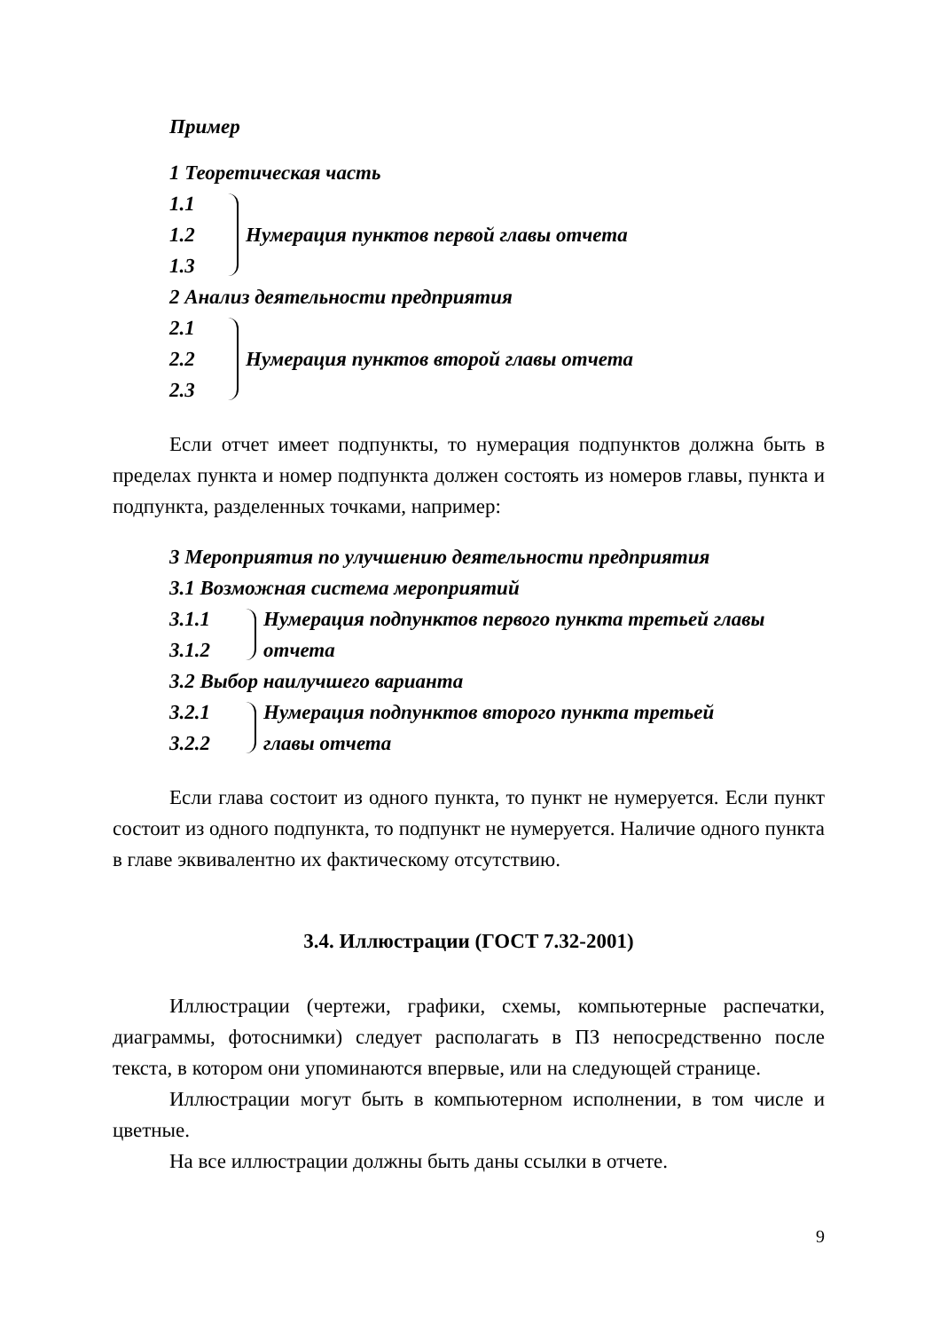Пример
1 Теоретическая часть
1.1
1.2
1.3
Нумерация пунктов первой главы отчета
2 Анализ деятельности предприятия
2.1
2.2
2.3
Нумерация пунктов второй главы отчета
Если отчет имеет подпункты, то нумерация подпунктов должна быть в пределах пункта и номер подпункта должен состоять из номеров главы, пункта и подпункта, разделенных точками, например:
3 Мероприятия по улучшению деятельности предприятия
3.1 Возможная система мероприятий
3.1.1
3.1.2
Нумерация подпунктов первого пункта третьей главы
отчета
3.2 Выбор наилучшего варианта
3.2.1
3.2.2
Нумерация подпунктов второго пункта третьей
главы отчета
Если глава состоит из одного пункта, то пункт не нумеруется. Если пункт состоит из одного подпункта, то подпункт не нумеруется. Наличие одного пункта в главе эквивалентно их фактическому отсутствию.
3.4. Иллюстрации (ГОСТ 7.32-2001)
Иллюстрации (чертежи, графики, схемы, компьютерные распечатки, диаграммы, фотоснимки) следует располагать в ПЗ непосредственно после текста, в котором они упоминаются впервые, или на следующей странице.
Иллюстрации могут быть в компьютерном исполнении, в том числе и цветные.
На все иллюстрации должны быть даны ссылки в отчете.
9